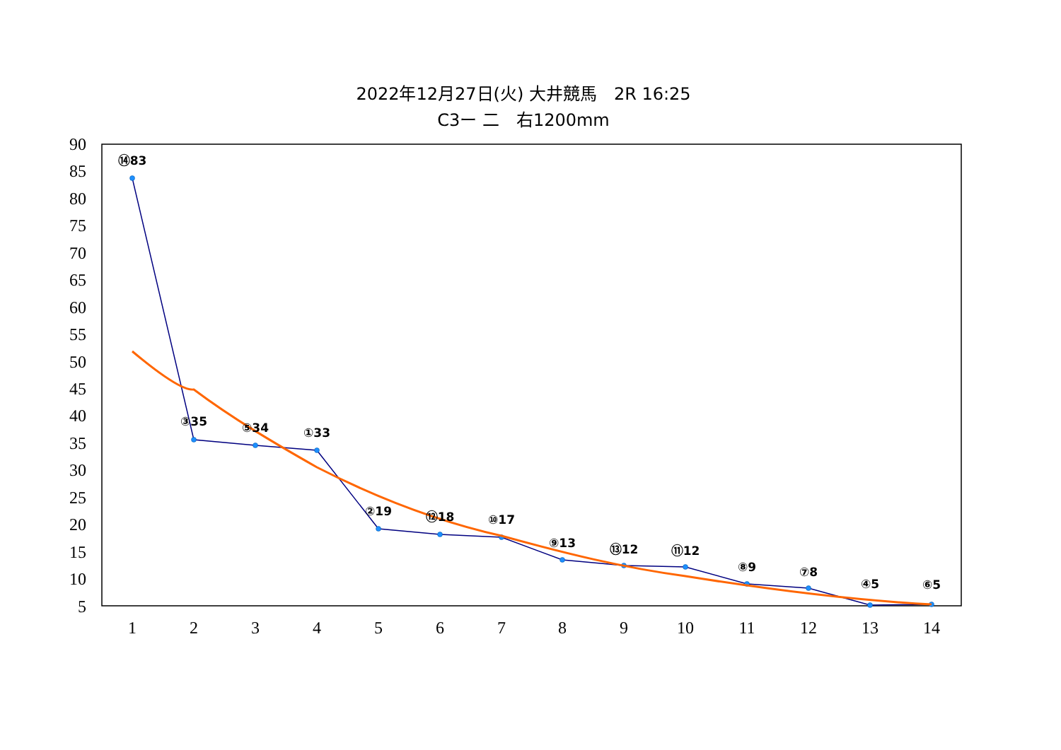2022年12月27日(火) 大井競馬　2R 16:25
C3ー 二　右1200mm
90
85
80
75
70
65
60
55
50
45
40
35
30
25
20
15
10
5
1
2
3
4
5
6
7
8
9
10
11
12
13
14
⑭83
③35
⑤34
①33
②19
⑫18
⑩17
⑨13
⑬12
⑪12
⑧9
⑦8
④5
⑥5